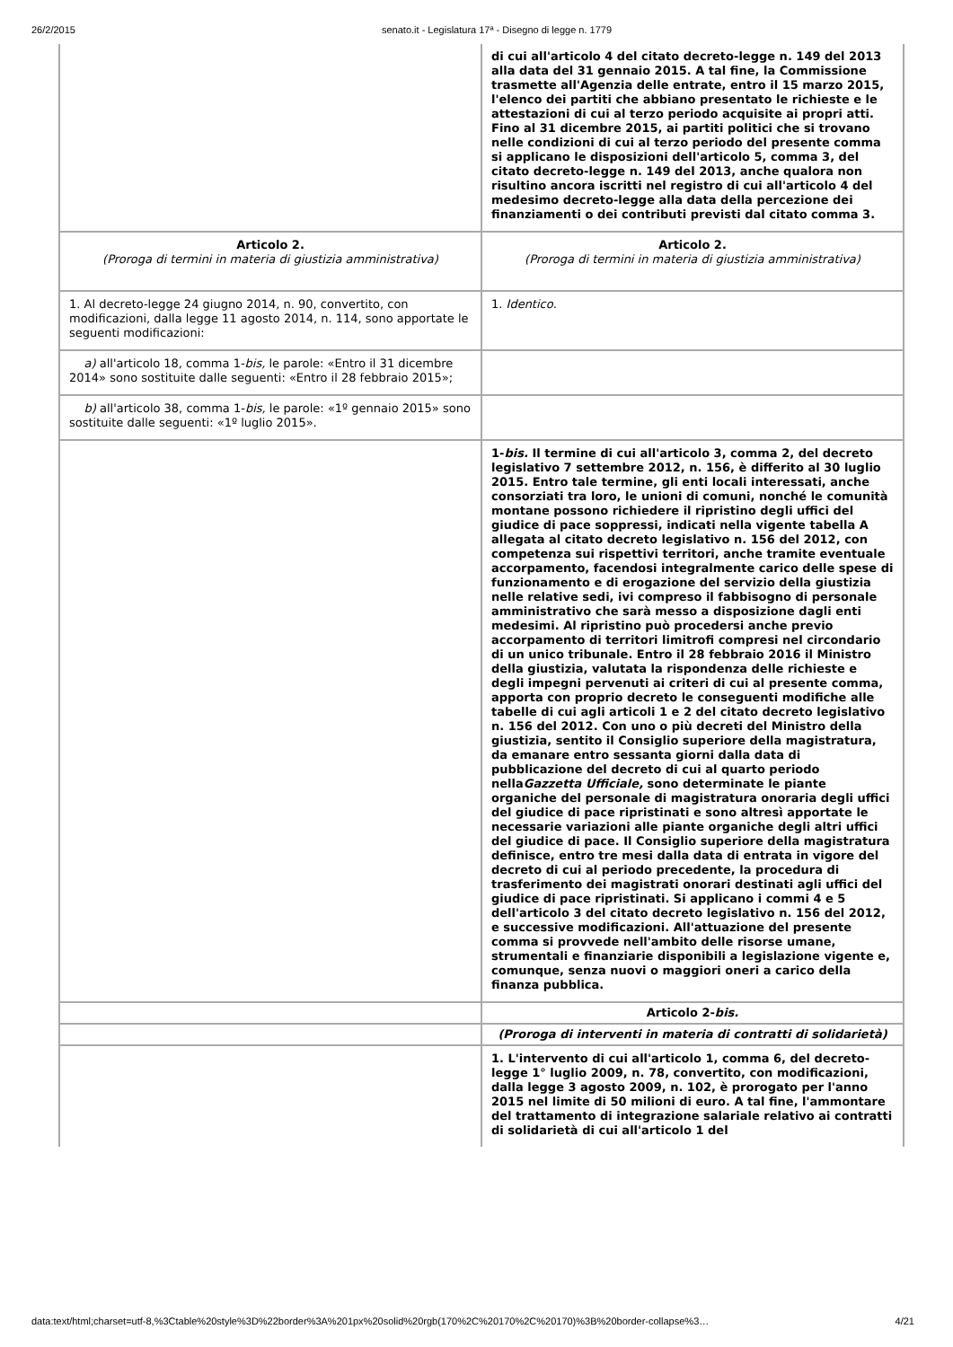26/2/2015 senato.it - Legislatura 17ª - Disegno di legge n. 1779
| | di cui all'articolo 4 del citato decreto-legge n. 149 del 2013 alla data del 31 gennaio 2015. A tal fine, la Commissione trasmette all'Agenzia delle entrate, entro il 15 marzo 2015, l'elenco dei partiti che abbiano presentato le richieste e le attestazioni di cui al terzo periodo acquisite ai propri atti. Fino al 31 dicembre 2015, ai partiti politici che si trovano nelle condizioni di cui al terzo periodo del presente comma si applicano le disposizioni dell'articolo 5, comma 3, del citato decreto-legge n. 149 del 2013, anche qualora non risultino ancora iscritti nel registro di cui all'articolo 4 del medesimo decreto-legge alla data della percezione dei finanziamenti o dei contributi previsti dal citato comma 3. |
| Articolo 2. (Proroga di termini in materia di giustizia amministrativa) | Articolo 2. (Proroga di termini in materia di giustizia amministrativa) |
| 1. Al decreto-legge 24 giugno 2014, n. 90, convertito, con modificazioni, dalla legge 11 agosto 2014, n. 114, sono apportate le seguenti modificazioni: | 1. Identico . |
| a) all'articolo 18, comma 1- bis, le parole: «Entro il 31 dicembre 2014» sono sostituite dalle seguenti: «Entro il 28 febbraio 2015»; | |
| b) all'articolo 38, comma 1- bis, le parole: «1º gennaio 2015» sono sostituite dalle seguenti: «1º luglio 2015». | |
| | 1- bis. Il termine di cui all'articolo 3, comma 2, del decreto legislativo 7 settembre 2012, n. 156, è differito al 30 luglio 2015. Entro tale termine, gli enti locali interessati, anche consorziati tra loro, le unioni di comuni, nonché le comunità montane possono richiedere il ripristino degli uffici del giudice di pace soppressi, indicati nella vigente tabella A allegata al citato decreto legislativo n. 156 del 2012, con competenza sui rispettivi territori, anche tramite eventuale accorpamento, facendosi integralmente carico delle spese di funzionamento e di erogazione del servizio della giustizia nelle relative sedi, ivi compreso il fabbisogno di personale amministrativo che sarà messo a disposizione dagli enti medesimi. Al ripristino può procedersi anche previo accorpamento di territori limitrofi compresi nel circondario di un unico tribunale. Entro il 28 febbraio 2016 il Ministro della giustizia, valutata la rispondenza delle richieste e degli impegni pervenuti ai criteri di cui al presente comma, apporta con proprio decreto le conseguenti modifiche alle tabelle di cui agli articoli 1 e 2 del citato decreto legislativo n. 156 del 2012. Con uno o più decreti del Ministro della giustizia, sentito il Consiglio superiore della magistratura, da emanare entro sessanta giorni dalla data di pubblicazione del decreto di cui al quarto periodo nella Gazzetta Ufficiale, sono determinate le piante organiche del personale di magistratura onoraria degli uffici del giudice di pace ripristinati e sono altresì apportate le necessarie variazioni alle piante organiche degli altri uffici del giudice di pace. Il Consiglio superiore della magistratura definisce, entro tre mesi dalla data di entrata in vigore del decreto di cui al periodo precedente, la procedura di trasferimento dei magistrati onorari destinati agli uffici del giudice di pace ripristinati. Si applicano i commi 4 e 5 dell'articolo 3 del citato decreto legislativo n. 156 del 2012, e successive modificazioni. All'attuazione del presente comma si provvede nell'ambito delle risorse umane, strumentali e finanziarie disponibili a legislazione vigente e, comunque, senza nuovi o maggiori oneri a carico della finanza pubblica. |
| | Articolo 2- bis. |
| | (Proroga di interventi in materia di contratti di solidarietà) |
| | 1. L'intervento di cui all'articolo 1, comma 6, del decreto-legge 1° luglio 2009, n. 78, convertito, con modificazioni, dalla legge 3 agosto 2009, n. 102, è prorogato per l'anno 2015 nel limite di 50 milioni di euro. A tal fine, l'ammontare del trattamento di integrazione salariale relativo ai contratti di solidarietà di cui all'articolo 1 del |
data:text/html;charset=utf-8,%3Ctable%20style%3D%22border%3A%201px%20solid%20rgb(170%2C%20170%2C%20170)%3B%20border-collapse%3… 4/21